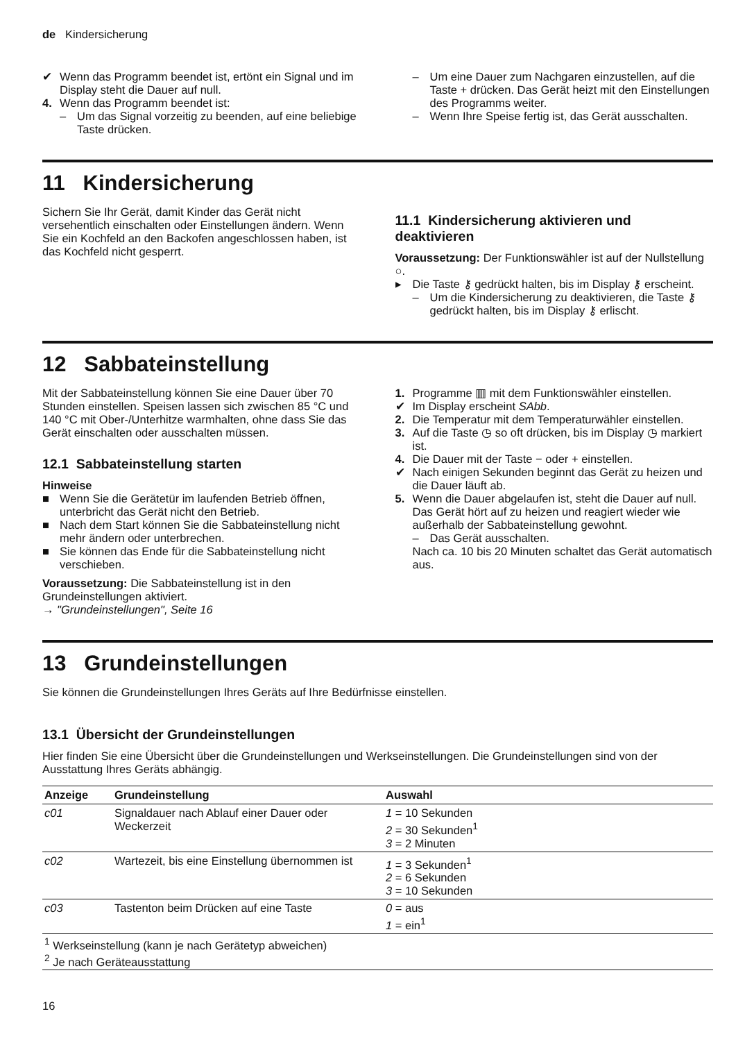de Kindersicherung
✔ Wenn das Programm beendet ist, ertönt ein Signal und im Display steht die Dauer auf null.
4. Wenn das Programm beendet ist:
– Um das Signal vorzeitig zu beenden, auf eine beliebige Taste drücken.
– Um eine Dauer zum Nachgaren einzustellen, auf die Taste + drücken. Das Gerät heizt mit den Einstellungen des Programms weiter.
– Wenn Ihre Speise fertig ist, das Gerät ausschalten.
11 Kindersicherung
Sichern Sie Ihr Gerät, damit Kinder das Gerät nicht versehentlich einschalten oder Einstellungen ändern. Wenn Sie ein Kochfeld an den Backofen angeschlossen haben, ist das Kochfeld nicht gesperrt.
11.1 Kindersicherung aktivieren und deaktivieren
Voraussetzung: Der Funktionswähler ist auf der Nullstellung ○.
▸ Die Taste ⚷ gedrückt halten, bis im Display ⚷ erscheint.
– Um die Kindersicherung zu deaktivieren, die Taste ⚷ gedrückt halten, bis im Display ⚷ erlischt.
12 Sabbateinstellung
Mit der Sabbateinstellung können Sie eine Dauer über 70 Stunden einstellen. Speisen lassen sich zwischen 85 °C und 140 °C mit Ober-/Unterhitze warmhalten, ohne dass Sie das Gerät einschalten oder ausschalten müssen.
12.1 Sabbateinstellung starten
Hinweise
■ Wenn Sie die Gerätetür im laufenden Betrieb öffnen, unterbricht das Gerät nicht den Betrieb.
■ Nach dem Start können Sie die Sabbateinstellung nicht mehr ändern oder unterbrechen.
■ Sie können das Ende für die Sabbateinstellung nicht verschieben.
Voraussetzung: Die Sabbateinstellung ist in den Grundeinstellungen aktiviert.
→ "Grundeinstellungen", Seite 16
1. Programme ▥ mit dem Funktionswähler einstellen.
✔ Im Display erscheint SAbb.
2. Die Temperatur mit dem Temperaturwähler einstellen.
3. Auf die Taste ◷ so oft drücken, bis im Display ◷ markiert ist.
4. Die Dauer mit der Taste − oder + einstellen.
✔ Nach einigen Sekunden beginnt das Gerät zu heizen und die Dauer läuft ab.
5. Wenn die Dauer abgelaufen ist, steht die Dauer auf null. Das Gerät hört auf zu heizen und reagiert wieder wie außerhalb der Sabbateinstellung gewohnt.
– Das Gerät ausschalten.
Nach ca. 10 bis 20 Minuten schaltet das Gerät automatisch aus.
13 Grundeinstellungen
Sie können die Grundeinstellungen Ihres Geräts auf Ihre Bedürfnisse einstellen.
13.1 Übersicht der Grundeinstellungen
Hier finden Sie eine Übersicht über die Grundeinstellungen und Werkseinstellungen. Die Grundeinstellungen sind von der Ausstattung Ihres Geräts abhängig.
| Anzeige | Grundeinstellung | Auswahl |
| --- | --- | --- |
| c01 | Signaldauer nach Ablauf einer Dauer oder Weckerzeit | 1 = 10 Sekunden 2 = 30 Sekunden<sup>1</sup> 3 = 2 Minuten |
| c02 | Wartezeit, bis eine Einstellung übernommen ist | 1 = 3 Sekunden<sup>1</sup> 2 = 6 Sekunden 3 = 10 Sekunden |
| c03 | Tastenton beim Drücken auf eine Taste | 0 = aus 1 = ein<sup>1</sup> |
| <sup>1</sup> Werkseinstellung (kann je nach Gerätetyp abweichen) <sup>2</sup> Je nach Geräteausstattung | | |
16